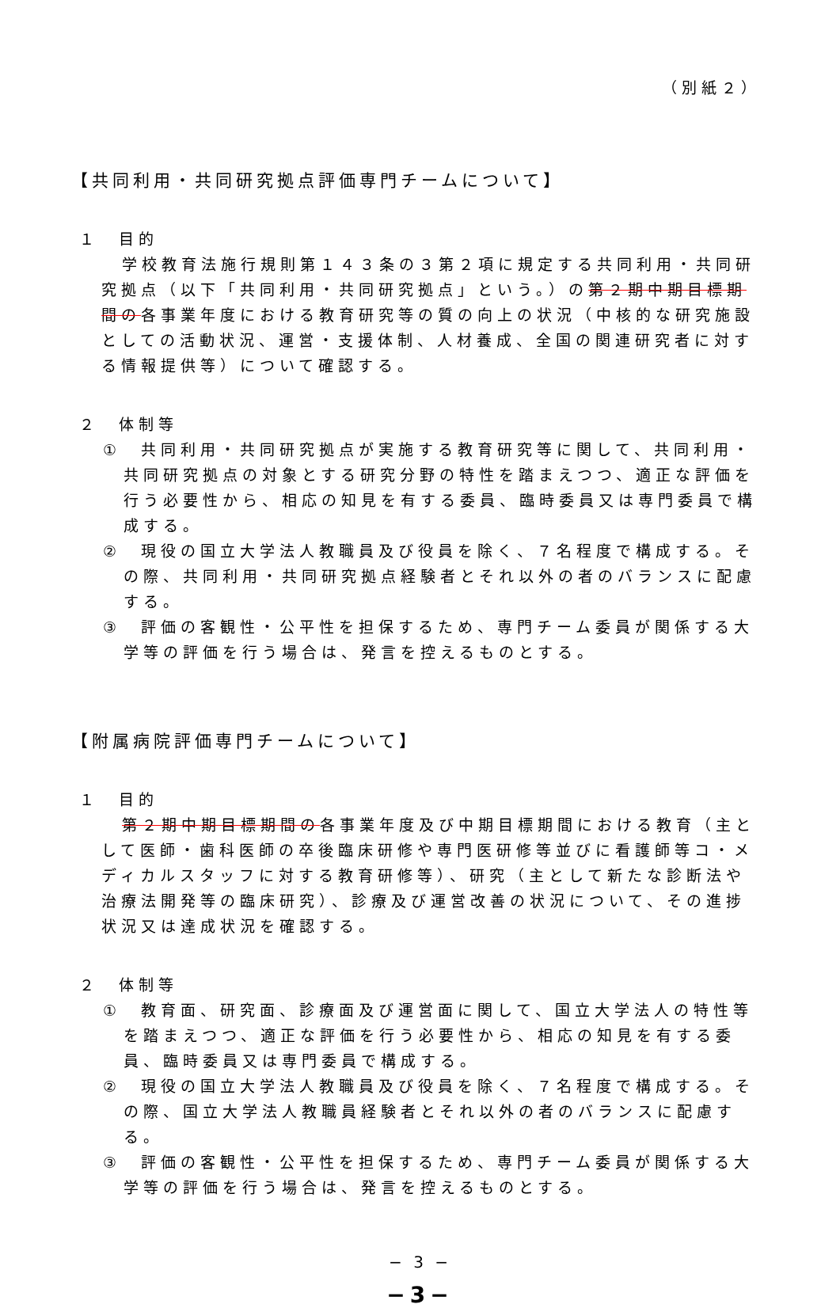（別紙２）
【共同利用・共同研究拠点評価専門チームについて】
１　目的
学校教育法施行規則第１４３条の３第２項に規定する共同利用・共同研究拠点（以下「共同利用・共同研究拠点」という。）の第２期中期目標期間の各事業年度における教育研究等の質の向上の状況（中核的な研究施設としての活動状況、運営・支援体制、人材養成、全国の関連研究者に対する情報提供等）について確認する。
２　体制等
①　共同利用・共同研究拠点が実施する教育研究等に関して、共同利用・共同研究拠点の対象とする研究分野の特性を踏まえつつ、適正な評価を行う必要性から、相応の知見を有する委員、臨時委員又は専門委員で構成する。
②　現役の国立大学法人教職員及び役員を除く、７名程度で構成する。その際、共同利用・共同研究拠点経験者とそれ以外の者のバランスに配慮する。
③　評価の客観性・公平性を担保するため、専門チーム委員が関係する大学等の評価を行う場合は、発言を控えるものとする。
【附属病院評価専門チームについて】
１　目的
第２期中期目標期間の各事業年度及び中期目標期間における教育（主として医師・歯科医師の卒後臨床研修や専門医研修等並びに看護師等コ・メディカルスタッフに対する教育研修等）、研究（主として新たな診断法や治療法開発等の臨床研究）、診療及び運営改善の状況について、その進捗状況又は達成状況を確認する。
２　体制等
①　教育面、研究面、診療面及び運営面に関して、国立大学法人の特性等を踏まえつつ、適正な評価を行う必要性から、相応の知見を有する委員、臨時委員又は専門委員で構成する。
②　現役の国立大学法人教職員及び役員を除く、７名程度で構成する。その際、国立大学法人教職員経験者とそれ以外の者のバランスに配慮する。
③　評価の客観性・公平性を担保するため、専門チーム委員が関係する大学等の評価を行う場合は、発言を控えるものとする。
− 3 −
−3−